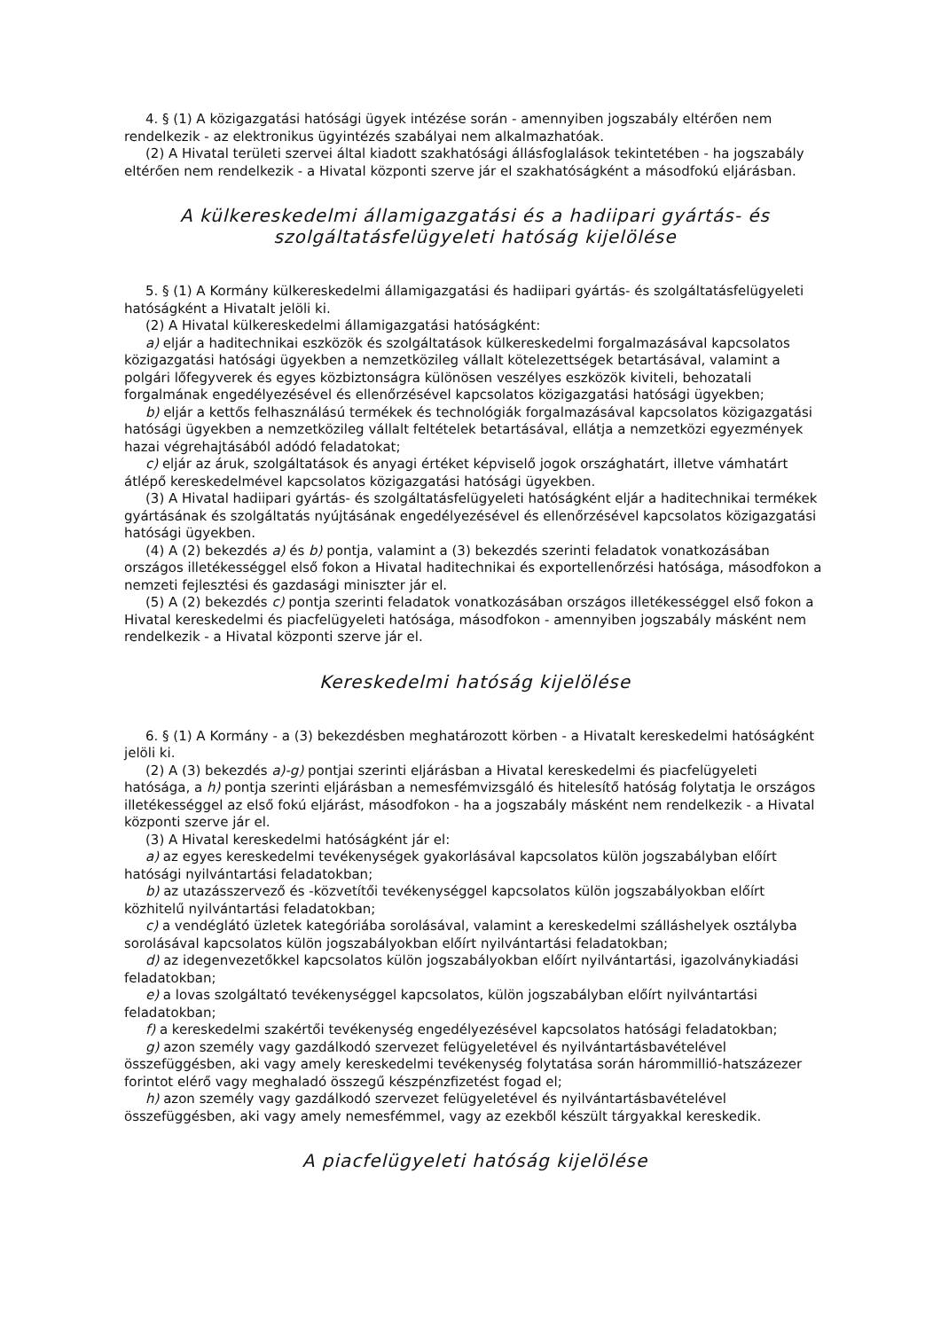4. § (1) A közigazgatási hatósági ügyek intézése során - amennyiben jogszabály eltérően nem rendelkezik - az elektronikus ügyintézés szabályai nem alkalmazhatóak.
(2) A Hivatal területi szervei által kiadott szakhatósági állásfoglalások tekintetében - ha jogszabály eltérően nem rendelkezik - a Hivatal központi szerve jár el szakhatóságként a másodfokú eljárásban.
A külkereskedelmi államigazgatási és a hadiipari gyártás- és szolgáltatásfelügyeleti hatóság kijelölése
5. § (1) A Kormány külkereskedelmi államigazgatási és hadiipari gyártás- és szolgáltatásfelügyeleti hatóságként a Hivatalt jelöli ki.
(2) A Hivatal külkereskedelmi államigazgatási hatóságként:
a) eljár a haditechnikai eszközök és szolgáltatások külkereskedelmi forgalmazásával kapcsolatos közigazgatási hatósági ügyekben a nemzetközileg vállalt kötelezettségek betartásával, valamint a polgári lőfegyverek és egyes közbiztonságra különösen veszélyes eszközök kiviteli, behozatali forgalmának engedélyezésével és ellenőrzésével kapcsolatos közigazgatási hatósági ügyekben;
b) eljár a kettős felhasználású termékek és technológiák forgalmazásával kapcsolatos közigazgatási hatósági ügyekben a nemzetközileg vállalt feltételek betartásával, ellátja a nemzetközi egyezmények hazai végrehajtásából adódó feladatokat;
c) eljár az áruk, szolgáltatások és anyagi értéket képviselő jogok országhatárt, illetve vámhatárt átlépő kereskedelmével kapcsolatos közigazgatási hatósági ügyekben.
(3) A Hivatal hadiipari gyártás- és szolgáltatásfelügyeleti hatóságként eljár a haditechnikai termékek gyártásának és szolgáltatás nyújtásának engedélyezésével és ellenőrzésével kapcsolatos közigazgatási hatósági ügyekben.
(4) A (2) bekezdés a) és b) pontja, valamint a (3) bekezdés szerinti feladatok vonatkozásában országos illetékességgel első fokon a Hivatal haditechnikai és exportellenőrzési hatósága, másodfokon a nemzeti fejlesztési és gazdasági miniszter jár el.
(5) A (2) bekezdés c) pontja szerinti feladatok vonatkozásában országos illetékességgel első fokon a Hivatal kereskedelmi és piacfelügyeleti hatósága, másodfokon - amennyiben jogszabály másként nem rendelkezik - a Hivatal központi szerve jár el.
Kereskedelmi hatóság kijelölése
6. § (1) A Kormány - a (3) bekezdésben meghatározott körben - a Hivatalt kereskedelmi hatóságként jelöli ki.
(2) A (3) bekezdés a)-g) pontjai szerinti eljárásban a Hivatal kereskedelmi és piacfelügyeleti hatósága, a h) pontja szerinti eljárásban a nemesfémvizsgáló és hitelesítő hatóság folytatja le országos illetékességgel az első fokú eljárást, másodfokon - ha a jogszabály másként nem rendelkezik - a Hivatal központi szerve jár el.
(3) A Hivatal kereskedelmi hatóságként jár el:
a) az egyes kereskedelmi tevékenységek gyakorlásával kapcsolatos külön jogszabályban előírt hatósági nyilvántartási feladatokban;
b) az utazásszervező és -közvetítői tevékenységgel kapcsolatos külön jogszabályokban előírt közhitelű nyilvántartási feladatokban;
c) a vendéglátó üzletek kategóriába sorolásával, valamint a kereskedelmi szálláshelyek osztályba sorolásával kapcsolatos külön jogszabályokban előírt nyilvántartási feladatokban;
d) az idegenvezetőkkel kapcsolatos külön jogszabályokban előírt nyilvántartási, igazolványkiadási feladatokban;
e) a lovas szolgáltató tevékenységgel kapcsolatos, külön jogszabályban előírt nyilvántartási feladatokban;
f) a kereskedelmi szakértői tevékenység engedélyezésével kapcsolatos hatósági feladatokban;
g) azon személy vagy gazdálkodó szervezet felügyeletével és nyilvántartásbavételével összefüggésben, aki vagy amely kereskedelmi tevékenység folytatása során hárommillió-hatszázezer forintot elérő vagy meghaladó összegű készpénzfizetést fogad el;
h) azon személy vagy gazdálkodó szervezet felügyeletével és nyilvántartásbavételével összefüggésben, aki vagy amely nemesfémmel, vagy az ezekből készült tárgyakkal kereskedik.
A piacfelügyeleti hatóság kijelölése